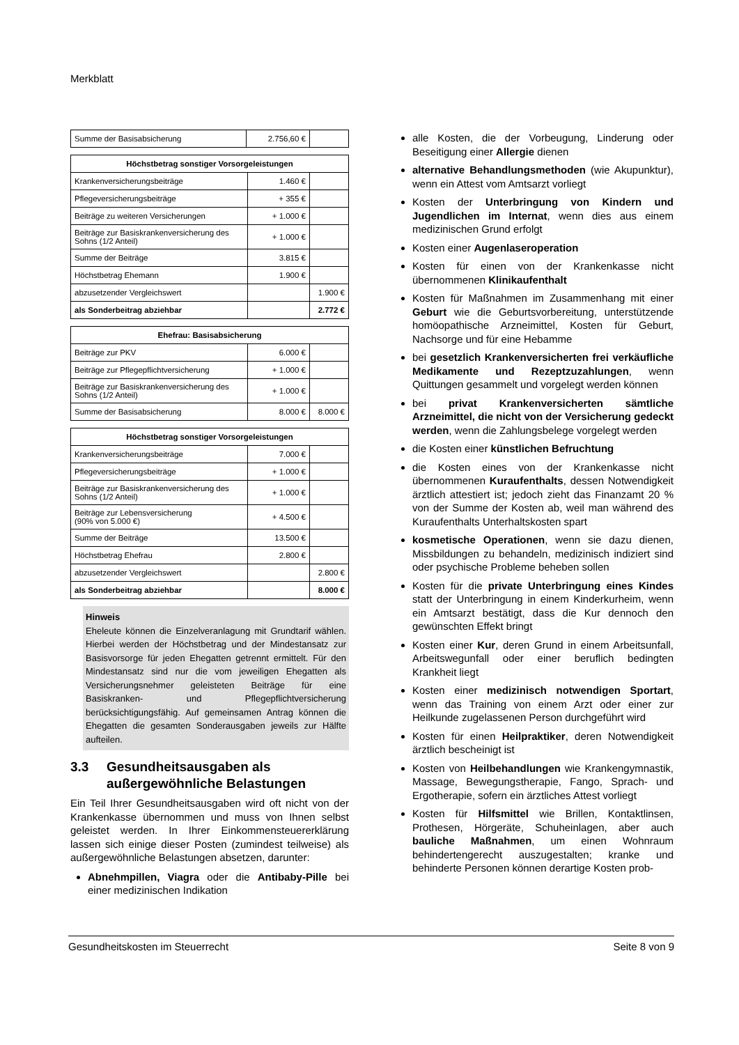Merkblatt
| Summe der Basisabsicherung | 2.756,60 € | |
| Höchstbetrag sonstiger Vorsorgeleistungen | | |
| --- | --- | --- |
| Krankenversicherungsbeiträge | 1.460 € | |
| Pflegeversicherungsbeiträge | + 355 € | |
| Beiträge zu weiteren Versicherungen | + 1.000 € | |
| Beiträge zur Basiskrankenversicherung des Sohns (1/2 Anteil) | + 1.000 € | |
| Summe der Beiträge | 3.815 € | |
| Höchstbetrag Ehemann | 1.900 € | |
| abzusetzender Vergleichswert | | 1.900 € |
| als Sonderbeitrag abziehbar | | 2.772 € |
| Ehefrau: Basisabsicherung | | |
| --- | --- | --- |
| Beiträge zur PKV | 6.000 € | |
| Beiträge zur Pflegepflichtversicherung | + 1.000 € | |
| Beiträge zur Basiskrankenversicherung des Sohns (1/2 Anteil) | + 1.000 € | |
| Summe der Basisabsicherung | 8.000 € | 8.000 € |
| Höchstbetrag sonstiger Vorsorgeleistungen | | |
| --- | --- | --- |
| Krankenversicherungsbeiträge | 7.000 € | |
| Pflegeversicherungsbeiträge | + 1.000 € | |
| Beiträge zur Basiskrankenversicherung des Sohns (1/2 Anteil) | + 1.000 € | |
| Beiträge zur Lebensversicherung (90% von 5.000 €) | + 4.500 € | |
| Summe der Beiträge | 13.500 € | |
| Höchstbetrag Ehefrau | 2.800 € | |
| abzusetzender Vergleichswert | | 2.800 € |
| als Sonderbeitrag abziehbar | | 8.000 € |
Hinweis
Eheleute können die Einzelveranlagung mit Grundtarif wählen. Hierbei werden der Höchstbetrag und der Mindestansatz zur Basisvorsorge für jeden Ehegatten getrennt ermittelt. Für den Mindestansatz sind nur die vom jeweiligen Ehegatten als Versicherungsnehmer geleisteten Beiträge für eine Basiskranken- und Pflegepflichtversicherung berücksichtigungsfähig. Auf gemeinsamen Antrag können die Ehegatten die gesamten Sonderausgaben jeweils zur Hälfte aufteilen.
3.3 Gesundheitsausgaben als außergewöhnliche Belastungen
Ein Teil Ihrer Gesundheitsausgaben wird oft nicht von der Krankenkasse übernommen und muss von Ihnen selbst geleistet werden. In Ihrer Einkommensteuererklärung lassen sich einige dieser Posten (zumindest teilweise) als außergewöhnliche Belastungen absetzen, darunter:
Abnehmpillen, Viagra oder die Antibaby-Pille bei einer medizinischen Indikation
alle Kosten, die der Vorbeugung, Linderung oder Beseitigung einer Allergie dienen
alternative Behandlungsmethoden (wie Akupunktur), wenn ein Attest vom Amtsarzt vorliegt
Kosten der Unterbringung von Kindern und Jugendlichen im Internat, wenn dies aus einem medizinischen Grund erfolgt
Kosten einer Augenlaseroperation
Kosten für einen von der Krankenkasse nicht übernommenen Klinikaufenthalt
Kosten für Maßnahmen im Zusammenhang mit einer Geburt wie die Geburtsvorbereitung, unterstützende homöopathische Arzneimittel, Kosten für Geburt, Nachsorge und für eine Hebamme
bei gesetzlich Krankenversicherten frei verkäufliche Medikamente und Rezeptzuzahlungen, wenn Quittungen gesammelt und vorgelegt werden können
bei privat Krankenversicherten sämtliche Arzneimittel, die nicht von der Versicherung gedeckt werden, wenn die Zahlungsbelege vorgelegt werden
die Kosten einer künstlichen Befruchtung
die Kosten eines von der Krankenkasse nicht übernommenen Kuraufenthalts, dessen Notwendigkeit ärztlich attestiert ist; jedoch zieht das Finanzamt 20 % von der Summe der Kosten ab, weil man während des Kuraufenthalts Unterhaltskosten spart
kosmetische Operationen, wenn sie dazu dienen, Missbildungen zu behandeln, medizinisch indiziert sind oder psychische Probleme beheben sollen
Kosten für die private Unterbringung eines Kindes statt der Unterbringung in einem Kinderkurheim, wenn ein Amtsarzt bestätigt, dass die Kur dennoch den gewünschten Effekt bringt
Kosten einer Kur, deren Grund in einem Arbeitsunfall, Arbeitswegunfall oder einer beruflich bedingten Krankheit liegt
Kosten einer medizinisch notwendigen Sportart, wenn das Training von einem Arzt oder einer zur Heilkunde zugelassenen Person durchgeführt wird
Kosten für einen Heilpraktiker, deren Notwendigkeit ärztlich bescheinigt ist
Kosten von Heilbehandlungen wie Krankengymnastik, Massage, Bewegungstherapie, Fango, Sprach- und Ergotherapie, sofern ein ärztliches Attest vorliegt
Kosten für Hilfsmittel wie Brillen, Kontaktlinsen, Prothesen, Hörgeräte, Schuheinlagen, aber auch bauliche Maßnahmen, um einen Wohnraum behindertengerecht auszugestalten; kranke und behinderte Personen können derartige Kosten prob-
Gesundheitskosten im Steuerrecht Seite 8 von 9